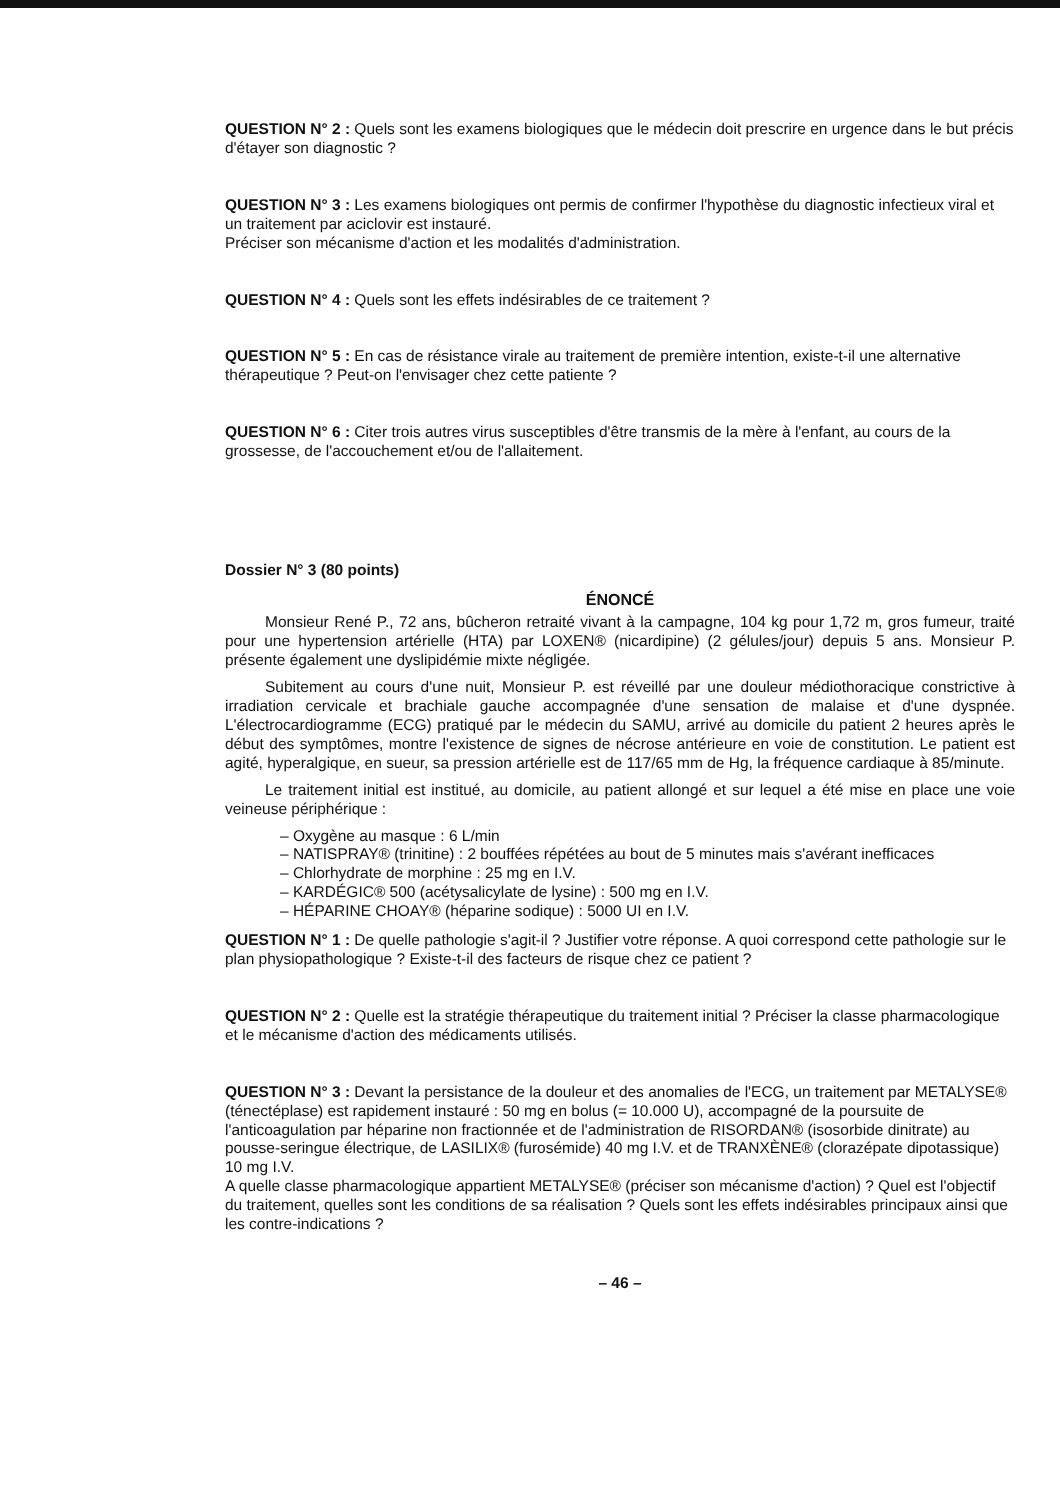QUESTION N° 2 : Quels sont les examens biologiques que le médecin doit prescrire en urgence dans le but précis d'étayer son diagnostic ?
QUESTION N° 3 : Les examens biologiques ont permis de confirmer l'hypothèse du diagnostic infectieux viral et un traitement par aciclovir est instauré.
Préciser son mécanisme d'action et les modalités d'administration.
QUESTION N° 4 : Quels sont les effets indésirables de ce traitement ?
QUESTION N° 5 : En cas de résistance virale au traitement de première intention, existe-t-il une alternative thérapeutique ? Peut-on l'envisager chez cette patiente ?
QUESTION N° 6 : Citer trois autres virus susceptibles d'être transmis de la mère à l'enfant, au cours de la grossesse, de l'accouchement et/ou de l'allaitement.
Dossier N° 3 (80 points)
ÉNONCÉ
Monsieur René P., 72 ans, bûcheron retraité vivant à la campagne, 104 kg pour 1,72 m, gros fumeur, traité pour une hypertension artérielle (HTA) par LOXEN® (nicardipine) (2 gélules/jour) depuis 5 ans. Monsieur P. présente également une dyslipidémie mixte négligée.
Subitement au cours d'une nuit, Monsieur P. est réveillé par une douleur médiothoracique constrictive à irradiation cervicale et brachiale gauche accompagnée d'une sensation de malaise et d'une dyspnée. L'électrocardiogramme (ECG) pratiqué par le médecin du SAMU, arrivé au domicile du patient 2 heures après le début des symptômes, montre l'existence de signes de nécrose antérieure en voie de constitution. Le patient est agité, hyperalgique, en sueur, sa pression artérielle est de 117/65 mm de Hg, la fréquence cardiaque à 85/minute.
Le traitement initial est institué, au domicile, au patient allongé et sur lequel a été mise en place une voie veineuse périphérique :
– Oxygène au masque : 6 L/min
– NATISPRAY® (trinitine) : 2 bouffées répétées au bout de 5 minutes mais s'avérant inefficaces
– Chlorhydrate de morphine : 25 mg en I.V.
– KARDÉGIC® 500 (acétysalicylate de lysine) : 500 mg en I.V.
– HÉPARINE CHOAY® (héparine sodique) : 5000 UI en I.V.
QUESTION N° 1 : De quelle pathologie s'agit-il ? Justifier votre réponse. A quoi correspond cette pathologie sur le plan physiopathologique ? Existe-t-il des facteurs de risque chez ce patient ?
QUESTION N° 2 : Quelle est la stratégie thérapeutique du traitement initial ? Préciser la classe pharmacologique et le mécanisme d'action des médicaments utilisés.
QUESTION N° 3 : Devant la persistance de la douleur et des anomalies de l'ECG, un traitement par METALYSE® (ténectéplase) est rapidement instauré : 50 mg en bolus (= 10.000 U), accompagné de la poursuite de l'anticoagulation par héparine non fractionnée et de l'administration de RISORDAN® (isosorbide dinitrate) au pousse-seringue électrique, de LASILIX® (furosémide) 40 mg I.V. et de TRANXÈNE® (clorazépate dipotassique) 10 mg I.V.
A quelle classe pharmacologique appartient METALYSE® (préciser son mécanisme d'action) ? Quel est l'objectif du traitement, quelles sont les conditions de sa réalisation ? Quels sont les effets indésirables principaux ainsi que les contre-indications ?
– 46 –